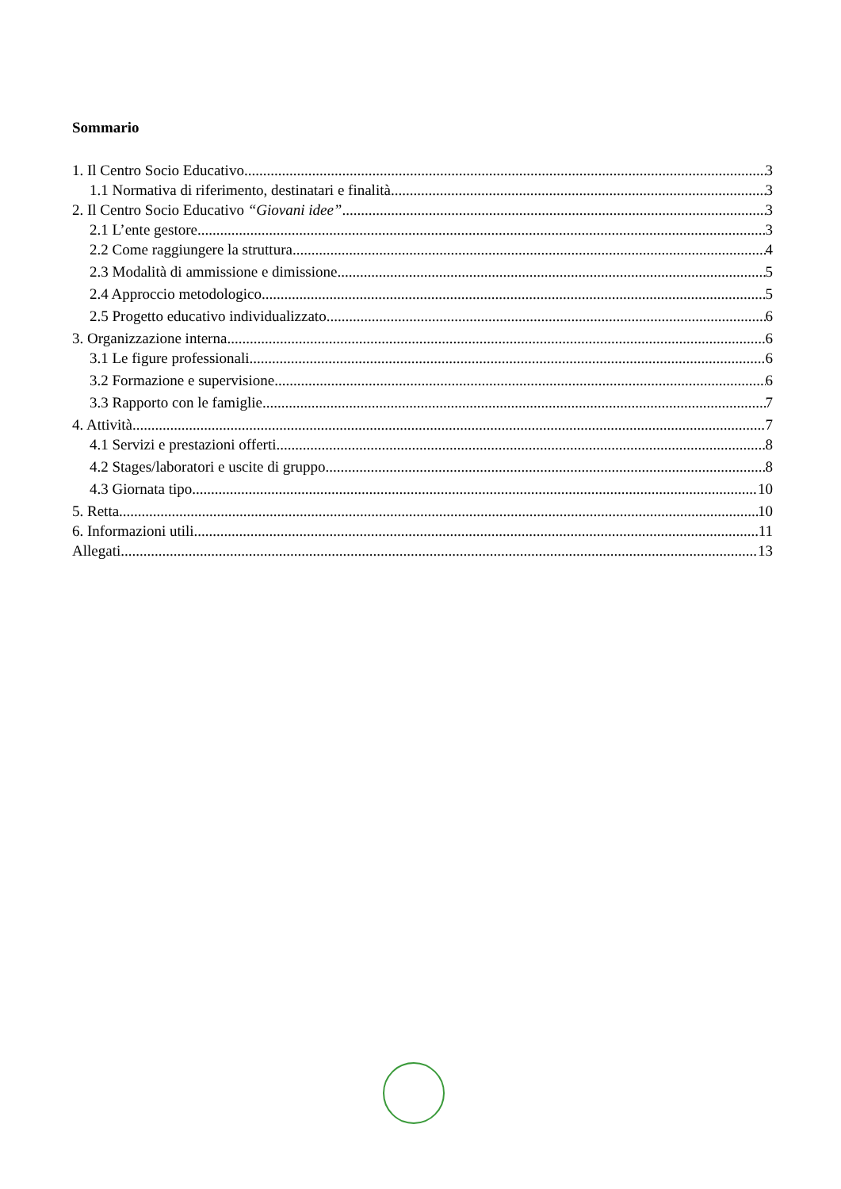Sommario
1. Il Centro Socio Educativo 3
1.1 Normativa di riferimento, destinatari e finalità 3
2. Il Centro Socio Educativo “Giovani idee” 3
2.1 L’ente gestore 3
2.2 Come raggiungere la struttura 4
2.3 Modalità di ammissione e dimissione 5
2.4 Approccio metodologico 5
2.5 Progetto educativo individualizzato 6
3. Organizzazione interna 6
3.1 Le figure professionali 6
3.2 Formazione e supervisione 6
3.3 Rapporto con le famiglie 7
4. Attività 7
4.1 Servizi e prestazioni offerti 8
4.2 Stages/laboratori e uscite di gruppo 8
4.3 Giornata tipo 10
5. Retta 10
6. Informazioni utili 11
Allegati 13